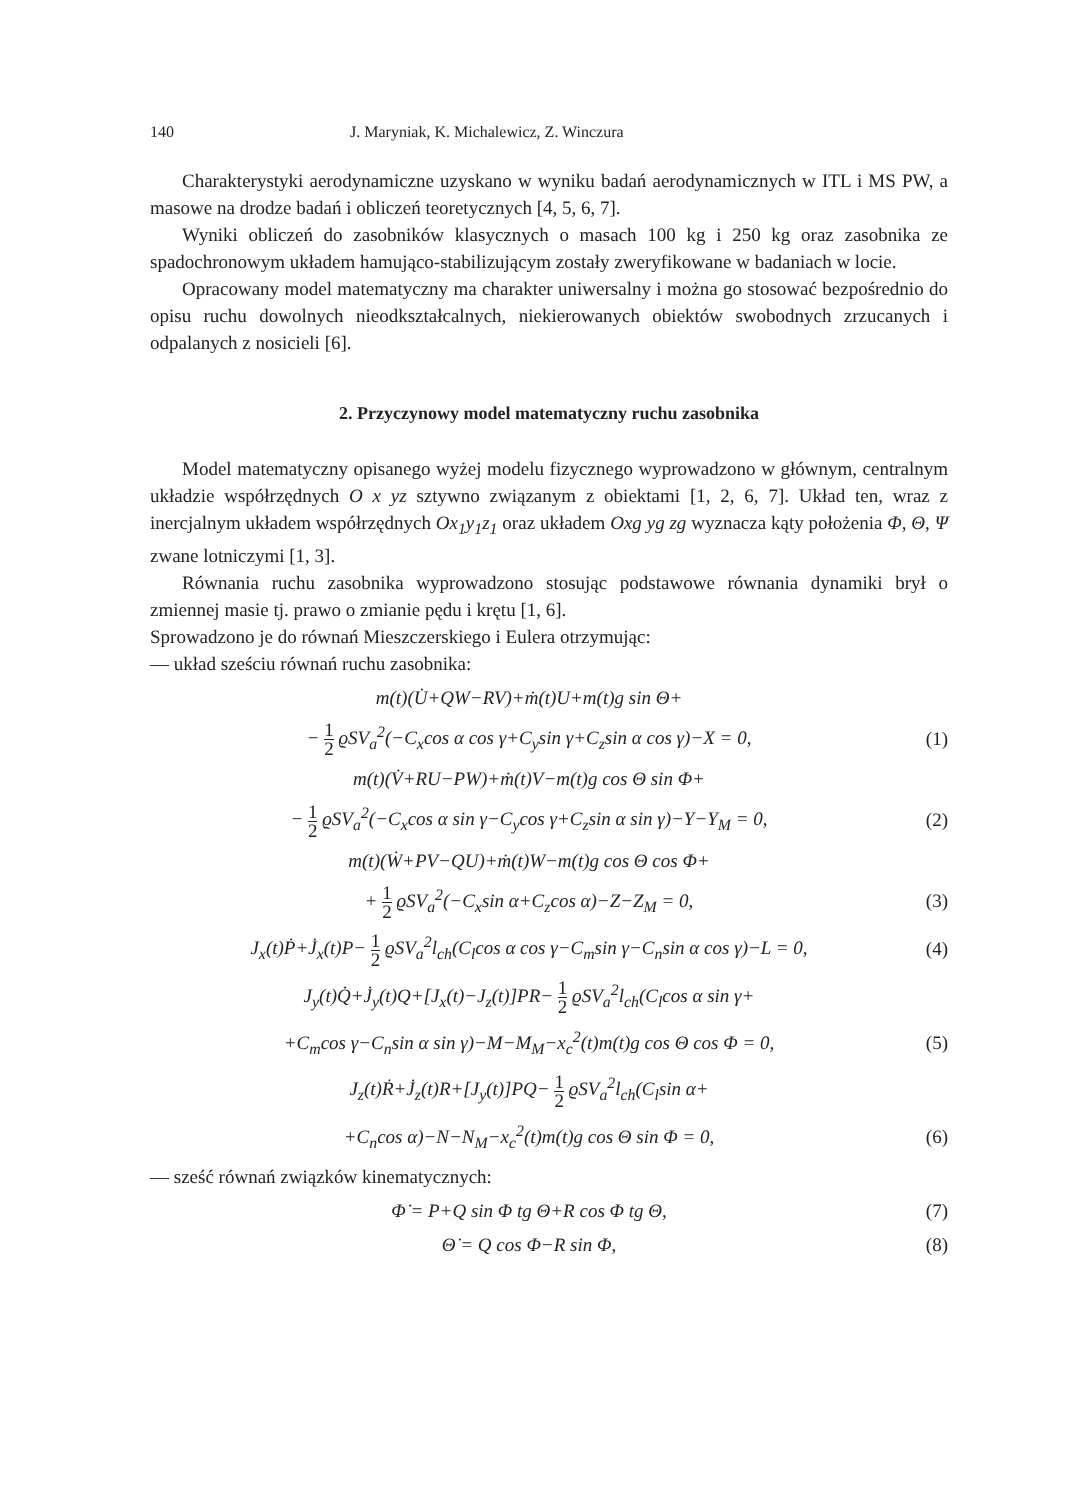140 J. Maryniak, K. Michalewicz, Z. Winczura
Charakterystyki aerodynamiczne uzyskano w wyniku badań aerodynamicznych w ITL i MS PW, a masowe na drodze badań i obliczeń teoretycznych [4, 5, 6, 7].
Wyniki obliczeń do zasobników klasycznych o masach 100 kg i 250 kg oraz zasobnika ze spadochronowym układem hamująco-stabilizującym zostały zweryfikowane w badaniach w locie.
Opracowany model matematyczny ma charakter uniwersalny i można go stosować bezpośrednio do opisu ruchu dowolnych nieodkształcalnych, niekierowanych obiektów swobodnych zrzucanych i odpalanych z nosicieli [6].
2. Przyczynowy model matematyczny ruchu zasobnika
Model matematyczny opisanego wyżej modelu fizycznego wyprowadzono w głównym, centralnym układzie współrzędnych O x yz sztywno związanym z obiektami [1, 2, 6, 7]. Układ ten, wraz z inercjalnym układem współrzędnych Ox<sub>1</sub>y<sub>1</sub>z<sub>1</sub> oraz układem Oxg yg zg wyznacza kąty położenia Φ, Θ, Ψ zwane lotniczymi [1, 3].
Równania ruchu zasobnika wyprowadzono stosując podstawowe równania dynamiki brył o zmiennej masie tj. prawo o zmianie pędu i krętu [1, 6].
Sprowadzono je do równań Mieszczerskiego i Eulera otrzymując:
— układ sześciu równań ruchu zasobnika:
m(t)(U̇+QW−RV)+ṁ(t)U+m(t)g sin Θ+
− 1 2 ϱSV<sub>a</sub><sup>2</sup>(−C<sub>x</sub>cos α cos γ+C<sub>y</sub>sin γ+C<sub>z</sub>sin α cos γ)−X = 0,
(1)
m(t)(V̇+RU−PW)+ṁ(t)V−m(t)g cos Θ sin Φ+
− 1 2 ϱSV<sub>a</sub><sup>2</sup>(−C<sub>x</sub>cos α sin γ−C<sub>y</sub>cos γ+C<sub>z</sub>sin α sin γ)−Y−Y<sub>M</sub> = 0,
(2)
m(t)(Ẇ+PV−QU)+ṁ(t)W−m(t)g cos Θ cos Φ+
+ 1 2 ϱSV<sub>a</sub><sup>2</sup>(−C<sub>x</sub>sin α+C<sub>z</sub>cos α)−Z−Z<sub>M</sub> = 0,
(3)
J<sub>x</sub>(t)Ṗ+J̇<sub>x</sub>(t)P− 1 2 ϱSV<sub>a</sub><sup>2</sup>l<sub>ch</sub>(C<sub>l</sub>cos α cos γ−C<sub>m</sub>sin γ−C<sub>n</sub>sin α cos γ)−L = 0,
(4)
J<sub>y</sub>(t)Q̇+J̇<sub>y</sub>(t)Q+[J<sub>x</sub>(t)−J<sub>z</sub>(t)]PR− 1 2 ϱSV<sub>a</sub><sup>2</sup>l<sub>ch</sub>(C<sub>l</sub>cos α sin γ+
+C<sub>m</sub>cos γ−C<sub>n</sub>sin α sin γ)−M−M<sub>M</sub>−x<sub>c</sub><sup>2</sup>(t)m(t)g cos Θ cos Φ = 0,
(5)
J<sub>z</sub>(t)Ṙ+J̇<sub>z</sub>(t)R+[J<sub>y</sub>(t)]PQ− 1 2 ϱSV<sub>a</sub><sup>2</sup>l<sub>ch</sub>(C<sub>l</sub>sin α+
+C<sub>n</sub>cos α)−N−N<sub>M</sub>−x<sub>c</sub><sup>2</sup>(t)m(t)g cos Θ sin Φ = 0,
(6)
— sześć równań związków kinematycznych:
Φ̇ = P+Q sin Φ tg Θ+R cos Φ tg Θ,
(7)
Θ̇ = Q cos Φ−R sin Φ, (8)